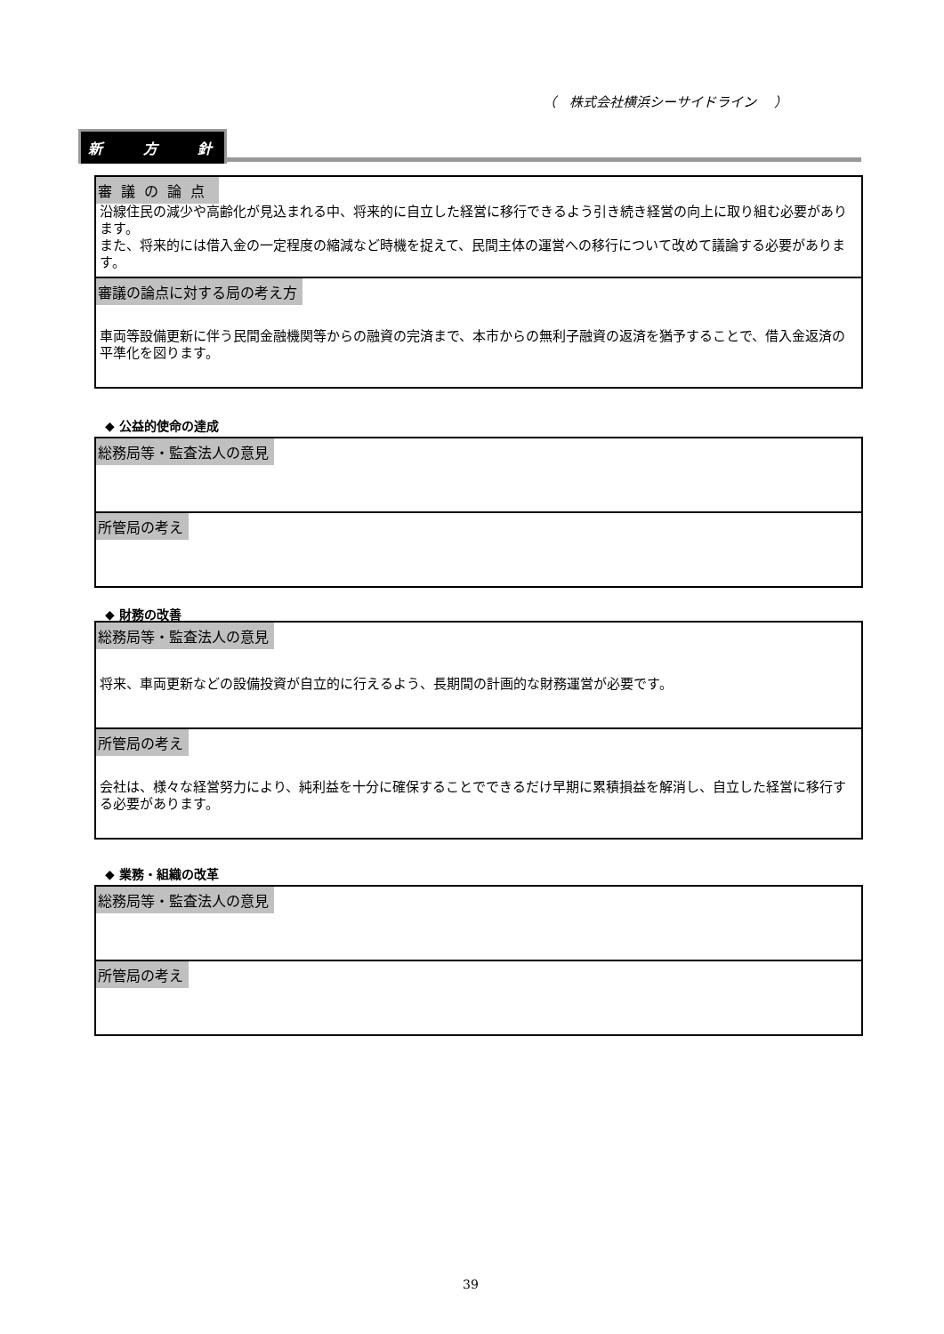（　株式会社横浜シーサイドライン　 ）
新 方 針
審議の論点
沿線住民の減少や高齢化が見込まれる中、将来的に自立した経営に移行できるよう引き続き経営の向上に取り組む必要があります。
また、将来的には借入金の一定程度の縮減など時機を捉えて、民間主体の運営への移行について改めて議論する必要があります。
審議の論点に対する局の考え方
車両等設備更新に伴う民間金融機関等からの融資の完済まで、本市からの無利子融資の返済を猶予することで、借入金返済の平準化を図ります。
◆ 公益的使命の達成
総務局等・監査法人の意見
所管局の考え
◆ 財務の改善
総務局等・監査法人の意見
将来、車両更新などの設備投資が自立的に行えるよう、長期間の計画的な財務運営が必要です。
所管局の考え
会社は、様々な経営努力により、純利益を十分に確保することでできるだけ早期に累積損益を解消し、自立した経営に移行する必要があります。
◆ 業務・組織の改革
総務局等・監査法人の意見
所管局の考え
39